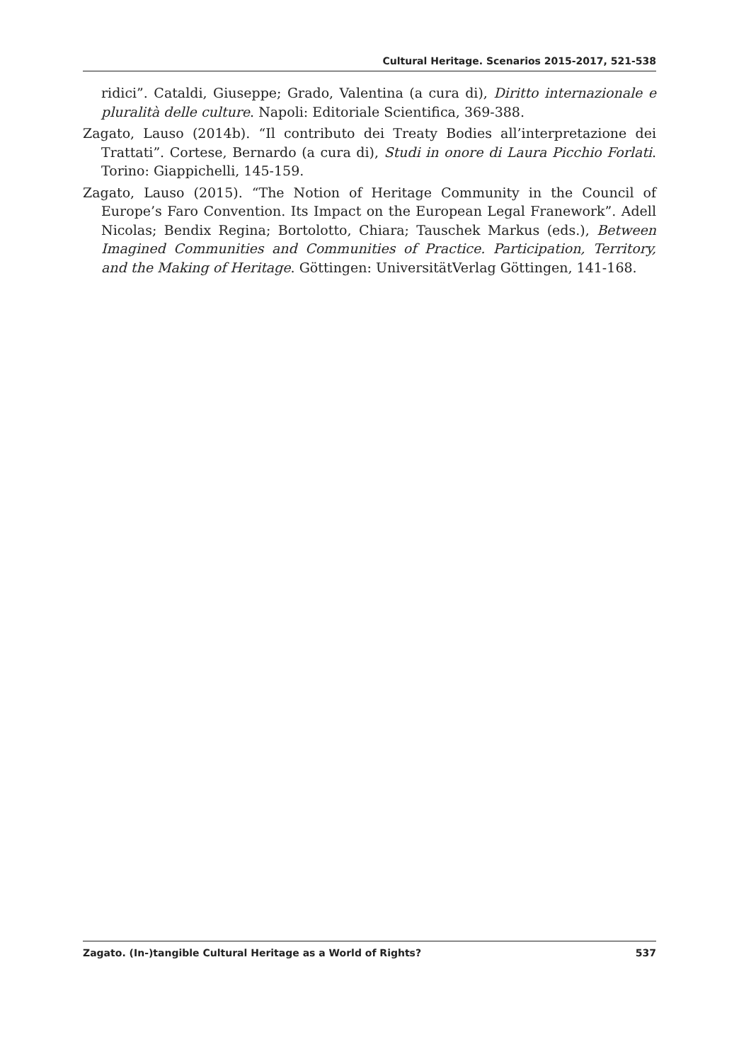Cultural Heritage. Scenarios 2015-2017, 521-538
ridici”. Cataldi, Giuseppe; Grado, Valentina (a cura di), Diritto internazionale e pluralità delle culture. Napoli: Editoriale Scientifica, 369-388.
Zagato, Lauso (2014b). “Il contributo dei Treaty Bodies all’interpretazione dei Trattati”. Cortese, Bernardo (a cura di), Studi in onore di Laura Picchio Forlati. Torino: Giappichelli, 145-159.
Zagato, Lauso (2015). “The Notion of Heritage Community in the Council of Europe’s Faro Convention. Its Impact on the European Legal Franework”. Adell Nicolas; Bendix Regina; Bortolotto, Chiara; Tauschek Markus (eds.), Between Imagined Communities and Communities of Practice. Participation, Territory, and the Making of Heritage. Göttingen: UniversitätVerlag Göttingen, 141-168.
Zagato. (In-)tangible Cultural Heritage as a World of Rights? 537